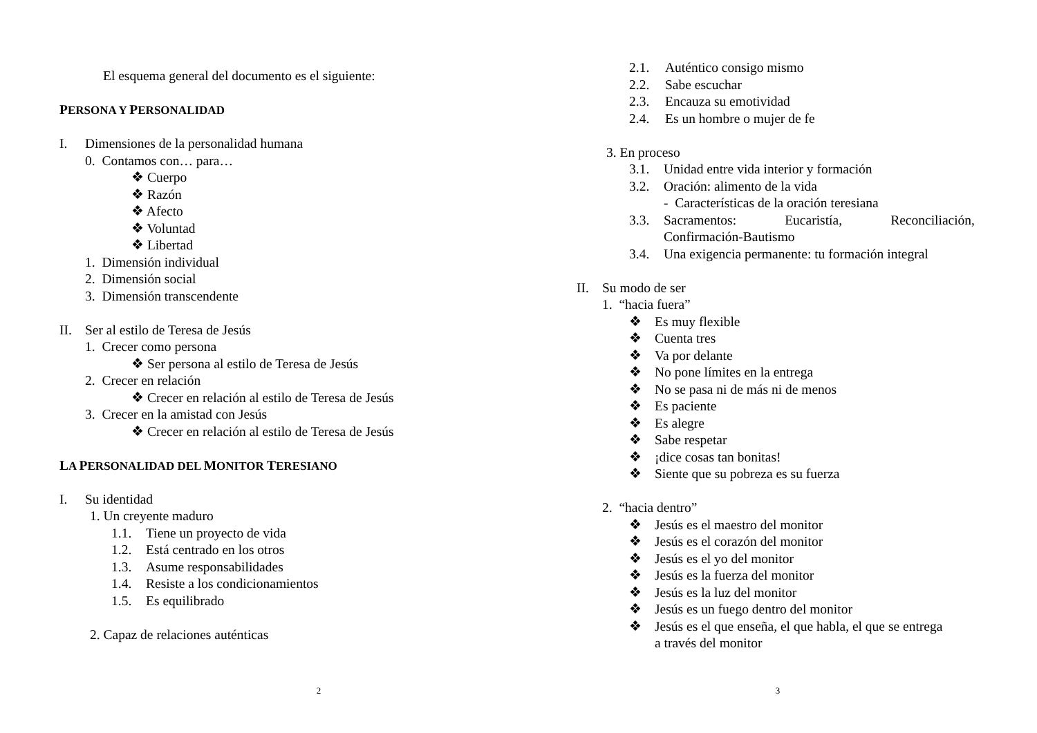El esquema general del documento es el siguiente:
PERSONA Y PERSONALIDAD
I. Dimensiones de la personalidad humana
0. Contamos con… para…
❖ Cuerpo
❖ Razón
❖ Afecto
❖ Voluntad
❖ Libertad
1. Dimensión individual
2. Dimensión social
3. Dimensión transcendente
II. Ser al estilo de Teresa de Jesús
1. Crecer como persona
❖ Ser persona al estilo de Teresa de Jesús
2. Crecer en relación
❖ Crecer en relación al estilo de Teresa de Jesús
3. Crecer en la amistad con Jesús
❖ Crecer en relación al estilo de Teresa de Jesús
LA PERSONALIDAD DEL MONITOR TERESIANO
I. Su identidad
1. Un creyente maduro
1.1. Tiene un proyecto de vida
1.2. Está centrado en los otros
1.3. Asume responsabilidades
1.4. Resiste a los condicionamientos
1.5. Es equilibrado
2. Capaz de relaciones auténticas
2
2.1. Auténtico consigo mismo
2.2. Sabe escuchar
2.3. Encauza su emotividad
2.4. Es un hombre o mujer de fe
3. En proceso
3.1. Unidad entre vida interior y formación
3.2. Oración: alimento de la vida
- Características de la oración teresiana
3.3. Sacramentos: Eucaristía, Reconciliación,
Confirmación-Bautismo
3.4. Una exigencia permanente: tu formación integral
II. Su modo de ser
1. “hacia fuera”
❖ Es muy flexible
❖ Cuenta tres
❖ Va por delante
❖ No pone límites en la entrega
❖ No se pasa ni de más ni de menos
❖ Es paciente
❖ Es alegre
❖ Sabe respetar
❖ ¡dice cosas tan bonitas!
❖ Siente que su pobreza es su fuerza
2. “hacia dentro”
❖ Jesús es el maestro del monitor
❖ Jesús es el corazón del monitor
❖ Jesús es el yo del monitor
❖ Jesús es la fuerza del monitor
❖ Jesús es la luz del monitor
❖ Jesús es un fuego dentro del monitor
❖ Jesús es el que enseña, el que habla, el que se entrega
a través del monitor
3